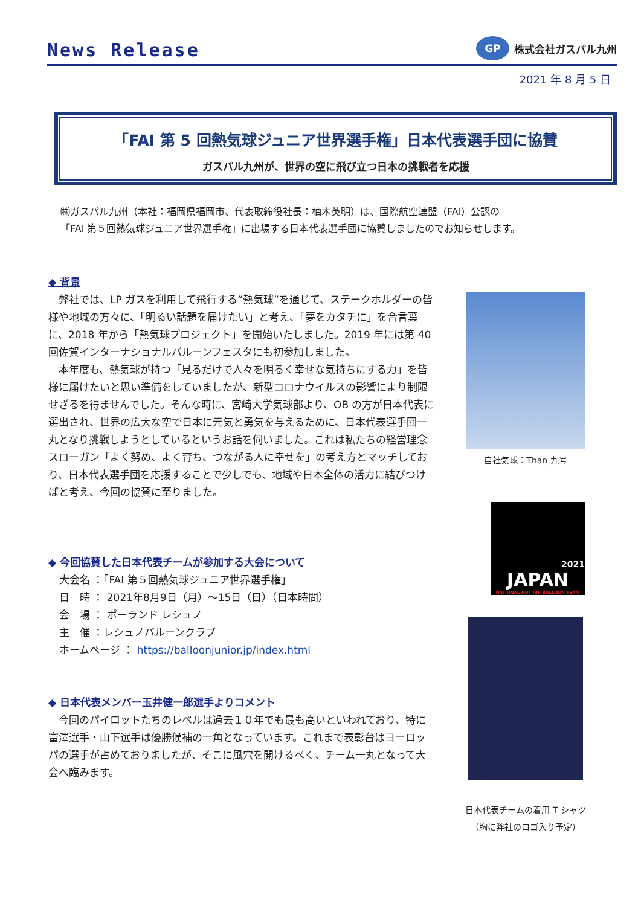News Release
GP
株式会社ガスパル九州
2021 年 8 月 5 日
「FAI 第 5 回熱気球ジュニア世界選手権」日本代表選手団に協賛
ガスパル九州が、世界の空に飛び立つ日本の挑戦者を応援
㈱ガスパル九州（本社：福岡県福岡市、代表取締役社長：柚木英明）は、国際航空連盟（FAI）公認の
「FAI 第５回熱気球ジュニア世界選手権」に出場する日本代表選手団に協賛しましたのでお知らせします。
◆ 背景
弊社では、LP ガスを利用して飛行する“熱気球”を通じて、ステークホルダーの皆様や地域の方々に、「明るい話題を届けたい」と考え、「夢をカタチに」を合言葉に、2018 年から「熱気球プロジェクト」を開始いたしました。2019 年には第 40 回佐賀インターナショナルバルーンフェスタにも初参加しました。
本年度も、熱気球が持つ「見るだけで人々を明るく幸せな気持ちにする力」を皆様に届けたいと思い準備をしていましたが、新型コロナウイルスの影響により制限せざるを得ませんでした。そんな時に、宮崎大学気球部より、OB の方が日本代表に選出され、世界の広大な空で日本に元気と勇気を与えるために、日本代表選手団一丸となり挑戦しようとしているというお話を伺いました。これは私たちの経営理念スローガン「よく努め、よく育ち、つながる人に幸せを」の考え方とマッチしており、日本代表選手団を応援することで少しでも、地域や日本全体の活力に結びつけばと考え、今回の協賛に至りました。
◆ 今回協賛した日本代表チームが参加する大会について
大会名 ：「FAI 第５回熱気球ジュニア世界選手権」
日　時 ： 2021年8月9日（月）～15日（日）（日本時間）
会　場 ： ポーランド レシュノ
主　催 ：レシュノバルーンクラブ
ホームページ ： https://balloonjunior.jp/index.html
◆ 日本代表メンバー玉井健一郎選手よりコメント
今回のパイロットたちのレベルは過去１０年でも最も高いといわれており、特に富澤選手・山下選手は優勝候補の一角となっています。これまで表彰台はヨーロッパの選手が占めておりましたが、そこに風穴を開けるべく、チーム一丸となって大会へ臨みます。
自社気球：Than 九号
2021
JAPAN
NATIONAL HOT AIR BALLOON TEAM
日本代表チームの着用 T シャツ
（胸に弊社のロゴ入り予定）